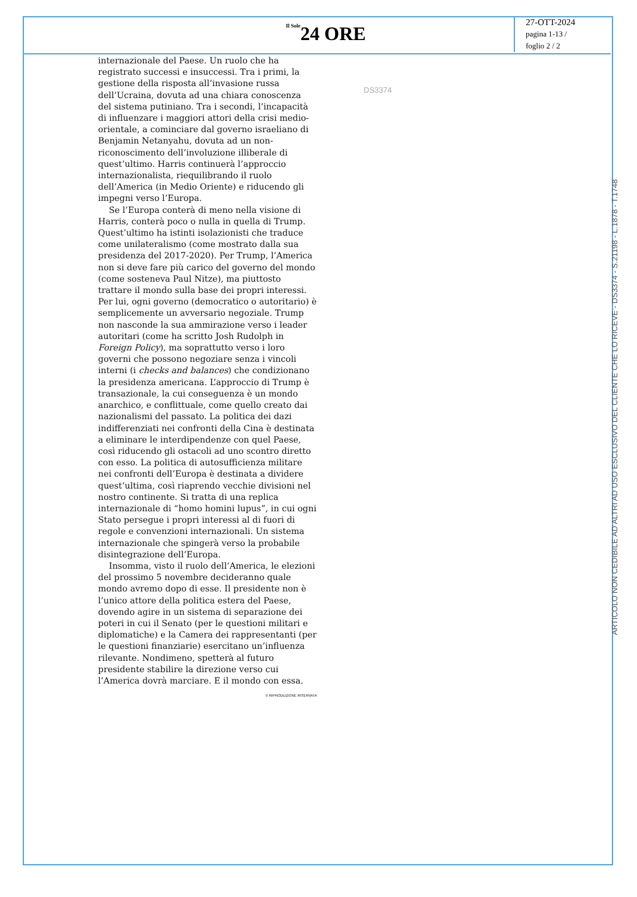Il Sole 24 ORE
27-OTT-2024
pagina 1-13 /
foglio 2 / 2
DS3374
internazionale del Paese. Un ruolo che ha registrato successi e insuccessi. Tra i primi, la gestione della risposta all’invasione russa dell’Ucraina, dovuta ad una chiara conoscenza del sistema putiniano. Tra i secondi, l’incapacità di influenzare i maggiori attori della crisi medio-orientale, a cominciare dal governo israeliano di Benjamin Netanyahu, dovuta ad un non-riconoscimento dell’involuzione illiberale di quest’ultimo. Harris continuerà l’approccio internazionalista, riequilibrando il ruolo dell’America (in Medio Oriente) e riducendo gli impegni verso l’Europa.
Se l’Europa conterà di meno nella visione di Harris, conterà poco o nulla in quella di Trump. Quest’ultimo ha istinti isolazionisti che traduce come unilateralismo (come mostrato dalla sua presidenza del 2017-2020). Per Trump, l’America non si deve fare più carico del governo del mondo (come sosteneva Paul Nitze), ma piuttosto trattare il mondo sulla base dei propri interessi. Per lui, ogni governo (democratico o autoritario) è semplicemente un avversario negoziale. Trump non nasconde la sua ammirazione verso i leader autoritari (come ha scritto Josh Rudolph in Foreign Policy), ma soprattutto verso i loro governi che possono negoziare senza i vincoli interni (i checks and balances) che condizionano la presidenza americana. L’approccio di Trump è transazionale, la cui conseguenza è un mondo anarchico, e conflittuale, come quello creato dai nazionalismi del passato. La politica dei dazi indifferenziati nei confronti della Cina è destinata a eliminare le interdipendenze con quel Paese, così riducendo gli ostacoli ad uno scontro diretto con esso. La politica di autosufficienza militare nei confronti dell’Europa è destinata a dividere quest’ultima, così riaprendo vecchie divisioni nel nostro continente. Si tratta di una replica internazionale di “homo homini lupus”, in cui ogni Stato persegue i propri interessi al di fuori di regole e convenzioni internazionali. Un sistema internazionale che spingerà verso la probabile disintegrazione dell’Europa.
Insomma, visto il ruolo dell’America, le elezioni del prossimo 5 novembre decideranno quale mondo avremo dopo di esse. Il presidente non è l’unico attore della politica estera del Paese, dovendo agire in un sistema di separazione dei poteri in cui il Senato (per le questioni militari e diplomatiche) e la Camera dei rappresentanti (per le questioni finanziarie) esercitano un’influenza rilevante. Nondimeno, spetterà al futuro presidente stabilire la direzione verso cui l’America dovrà marciare. E il mondo con essa.
© RIPRODUZIONE RISERVATA
ARTICOLO NON CEDIBILE AD ALTRI AD USO ESCLUSIVO DEL CLIENTE CHE LO RICEVE - DS3374 - S.21198 - L.1878 - T.1748